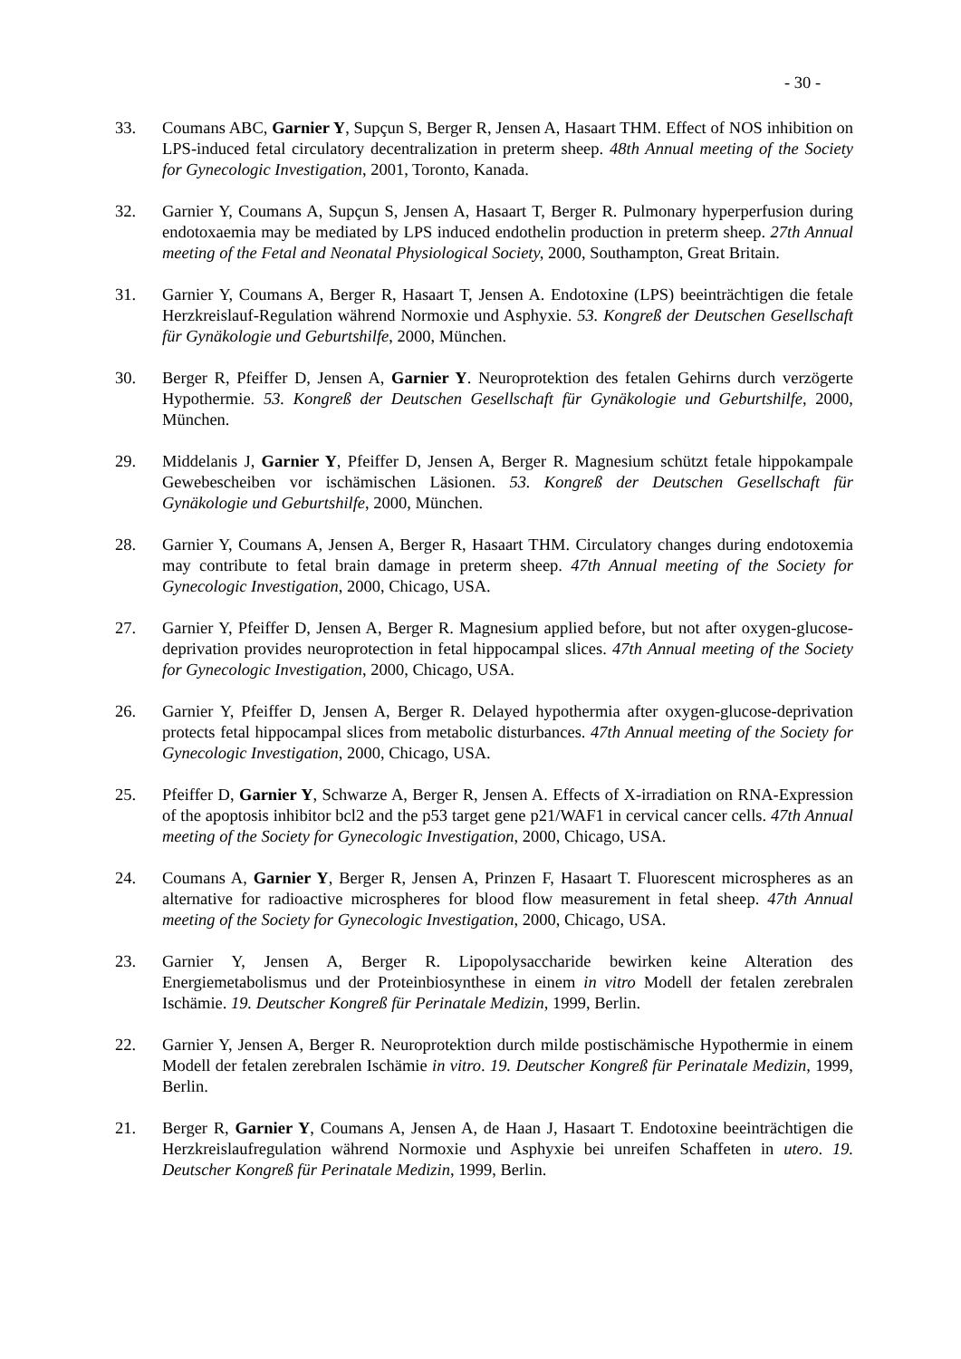- 30 -
33. Coumans ABC, Garnier Y, Supçun S, Berger R, Jensen A, Hasaart THM. Effect of NOS inhibition on LPS-induced fetal circulatory decentralization in preterm sheep. 48th Annual meeting of the Society for Gynecologic Investigation, 2001, Toronto, Kanada.
32. Garnier Y, Coumans A, Supçun S, Jensen A, Hasaart T, Berger R. Pulmonary hyperperfusion during endotoxaemia may be mediated by LPS induced endothelin production in preterm sheep. 27th Annual meeting of the Fetal and Neonatal Physiological Society, 2000, Southampton, Great Britain.
31. Garnier Y, Coumans A, Berger R, Hasaart T, Jensen A. Endotoxine (LPS) beeinträchtigen die fetale Herzkreislauf-Regulation während Normoxie und Asphyxie. 53. Kongreß der Deutschen Gesellschaft für Gynäkologie und Geburtshilfe, 2000, München.
30. Berger R, Pfeiffer D, Jensen A, Garnier Y. Neuroprotektion des fetalen Gehirns durch verzögerte Hypothermie. 53. Kongreß der Deutschen Gesellschaft für Gynäkologie und Geburtshilfe, 2000, München.
29. Middelanis J, Garnier Y, Pfeiffer D, Jensen A, Berger R. Magnesium schützt fetale hippokampale Gewebescheiben vor ischämischen Läsionen. 53. Kongreß der Deutschen Gesellschaft für Gynäkologie und Geburtshilfe, 2000, München.
28. Garnier Y, Coumans A, Jensen A, Berger R, Hasaart THM. Circulatory changes during endotoxemia may contribute to fetal brain damage in preterm sheep. 47th Annual meeting of the Society for Gynecologic Investigation, 2000, Chicago, USA.
27. Garnier Y, Pfeiffer D, Jensen A, Berger R. Magnesium applied before, but not after oxygen-glucose-deprivation provides neuroprotection in fetal hippocampal slices. 47th Annual meeting of the Society for Gynecologic Investigation, 2000, Chicago, USA.
26. Garnier Y, Pfeiffer D, Jensen A, Berger R. Delayed hypothermia after oxygen-glucose-deprivation protects fetal hippocampal slices from metabolic disturbances. 47th Annual meeting of the Society for Gynecologic Investigation, 2000, Chicago, USA.
25. Pfeiffer D, Garnier Y, Schwarze A, Berger R, Jensen A. Effects of X-irradiation on RNA-Expression of the apoptosis inhibitor bcl2 and the p53 target gene p21/WAF1 in cervical cancer cells. 47th Annual meeting of the Society for Gynecologic Investigation, 2000, Chicago, USA.
24. Coumans A, Garnier Y, Berger R, Jensen A, Prinzen F, Hasaart T. Fluorescent microspheres as an alternative for radioactive microspheres for blood flow measurement in fetal sheep. 47th Annual meeting of the Society for Gynecologic Investigation, 2000, Chicago, USA.
23. Garnier Y, Jensen A, Berger R. Lipopolysaccharide bewirken keine Alteration des Energiemetabolismus und der Proteinbiosynthese in einem in vitro Modell der fetalen zerebralen Ischämie. 19. Deutscher Kongreß für Perinatale Medizin, 1999, Berlin.
22. Garnier Y, Jensen A, Berger R. Neuroprotektion durch milde postischämische Hypothermie in einem Modell der fetalen zerebralen Ischämie in vitro. 19. Deutscher Kongreß für Perinatale Medizin, 1999, Berlin.
21. Berger R, Garnier Y, Coumans A, Jensen A, de Haan J, Hasaart T. Endotoxine beeinträchtigen die Herzkreislaufregulation während Normoxie und Asphyxie bei unreifen Schaffeten in utero. 19. Deutscher Kongreß für Perinatale Medizin, 1999, Berlin.